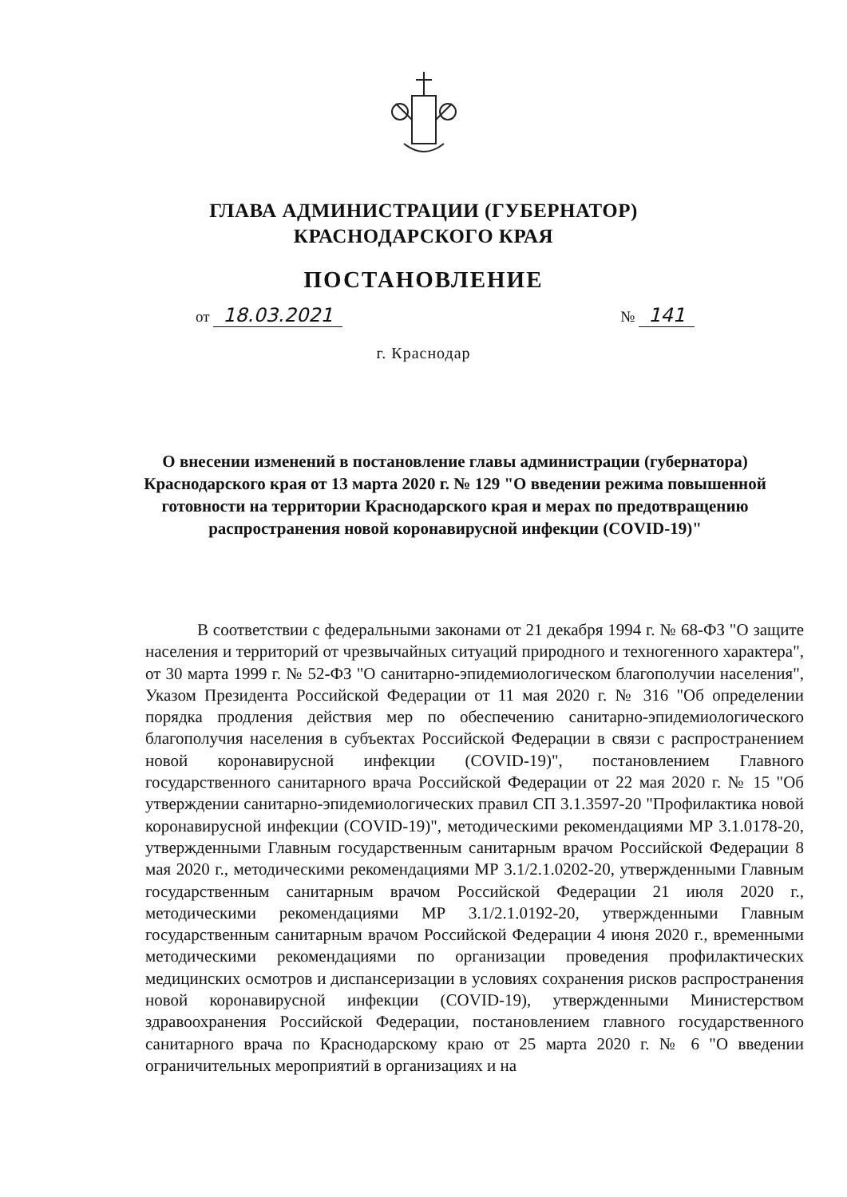ГЛАВА АДМИНИСТРАЦИИ (ГУБЕРНАТОР)
КРАСНОДАРСКОГО КРАЯ
ПОСТАНОВЛЕНИЕ
от 18.03.2021 № 141
г. Краснодар
О внесении изменений в постановление главы администрации (губернатора) Краснодарского края от 13 марта 2020 г. № 129 "О введении режима повышенной готовности на территории Краснодарского края и мерах по предотвращению распространения новой коронавирусной инфекции (COVID-19)"
В соответствии с федеральными законами от 21 декабря 1994 г. № 68-ФЗ "О защите населения и территорий от чрезвычайных ситуаций природного и техногенного характера", от 30 марта 1999 г. № 52-ФЗ "О санитарно-эпидемиологическом благополучии населения", Указом Президента Российской Федерации от 11 мая 2020 г. № 316 "Об определении порядка продления действия мер по обеспечению санитарно-эпидемиологического благополучия населения в субъектах Российской Федерации в связи с распространением новой коронавирусной инфекции (COVID-19)", постановлением Главного государственного санитарного врача Российской Федерации от 22 мая 2020 г. № 15 "Об утверждении санитарно-эпидемиологических правил СП 3.1.3597-20 "Профилактика новой коронавирусной инфекции (COVID-19)", методическими рекомендациями МР 3.1.0178-20, утвержденными Главным государственным санитарным врачом Российской Федерации 8 мая 2020 г., методическими рекомендациями МР 3.1/2.1.0202-20, утвержденными Главным государственным санитарным врачом Российской Федерации 21 июля 2020 г., методическими рекомендациями МР 3.1/2.1.0192-20, утвержденными Главным государственным санитарным врачом Российской Федерации 4 июня 2020 г., временными методическими рекомендациями по организации проведения профилактических медицинских осмотров и диспансеризации в условиях сохранения рисков распространения новой коронавирусной инфекции (COVID-19), утвержденными Министерством здравоохранения Российской Федерации, постановлением главного государственного санитарного врача по Краснодарскому краю от 25 марта 2020 г. № 6 "О введении ограничительных мероприятий в организациях и на